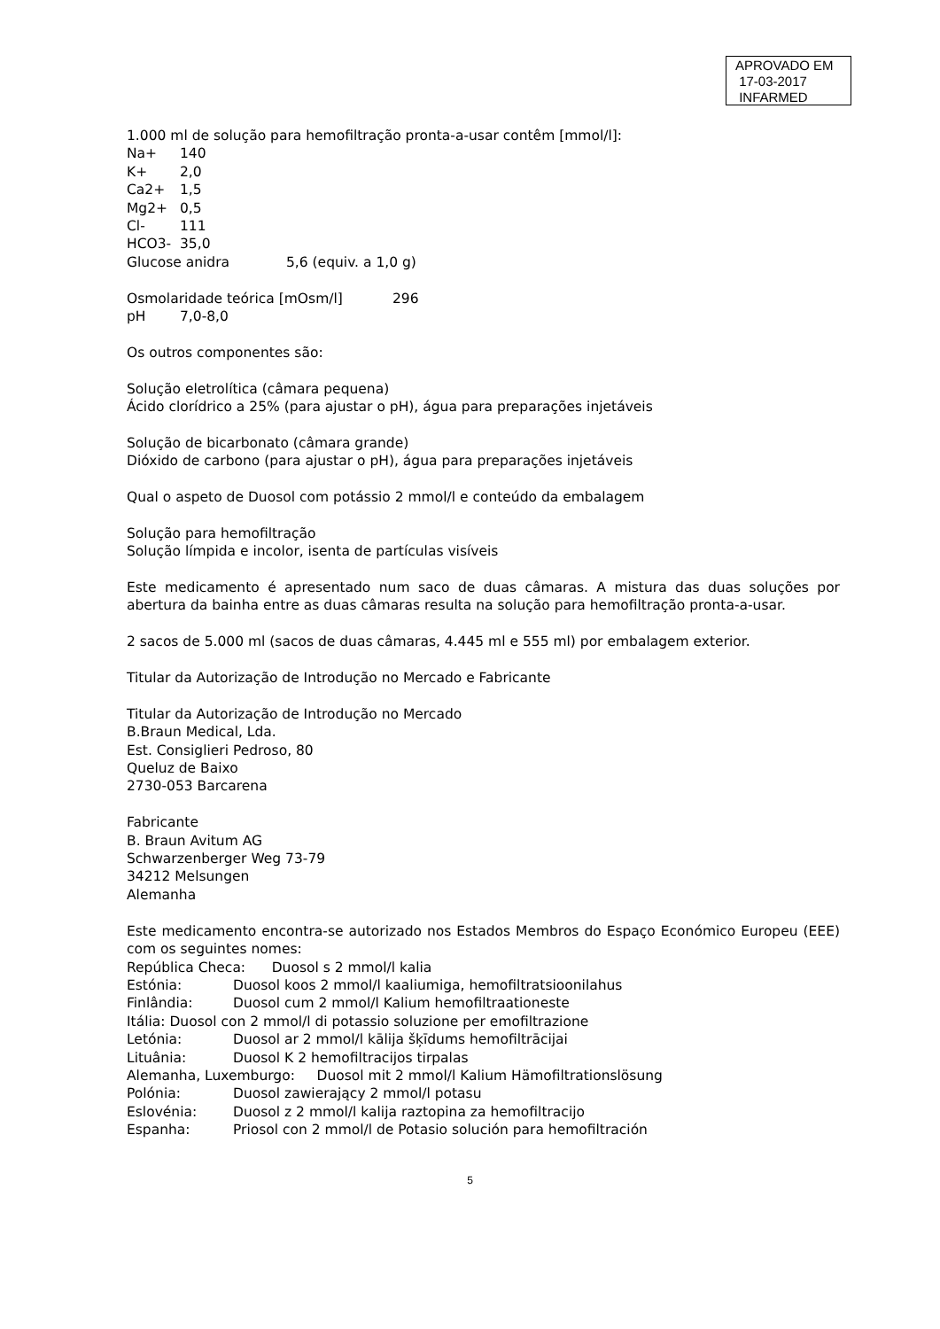APROVADO EM
17-03-2017
INFARMED
1.000 ml de solução para hemofiltração pronta-a-usar contêm [mmol/l]:
Na+ 140
K+ 2,0
Ca2+ 1,5
Mg2+ 0,5
Cl- 111
HCO3- 35,0
Glucose anidra 5,6 (equiv. a 1,0 g)
Osmolaridade teórica [mOsm/l] 296
pH 7,0-8,0
Os outros componentes são:
Solução eletrolítica (câmara pequena)
Ácido clorídrico a 25% (para ajustar o pH), água para preparações injetáveis
Solução de bicarbonato (câmara grande)
Dióxido de carbono (para ajustar o pH), água para preparações injetáveis
Qual o aspeto de Duosol com potássio 2 mmol/l e conteúdo da embalagem
Solução para hemofiltração
Solução límpida e incolor, isenta de partículas visíveis
Este medicamento é apresentado num saco de duas câmaras. A mistura das duas soluções por abertura da bainha entre as duas câmaras resulta na solução para hemofiltração pronta-a-usar.
2 sacos de 5.000 ml (sacos de duas câmaras, 4.445 ml e 555 ml) por embalagem exterior.
Titular da Autorização de Introdução no Mercado e Fabricante
Titular da Autorização de Introdução no Mercado
B.Braun Medical, Lda.
Est. Consiglieri Pedroso, 80
Queluz de Baixo
2730-053 Barcarena
Fabricante
B. Braun Avitum AG
Schwarzenberger Weg 73-79
34212 Melsungen
Alemanha
Este medicamento encontra-se autorizado nos Estados Membros do Espaço Económico Europeu (EEE) com os seguintes nomes:
República Checa: Duosol s 2 mmol/l kalia
Estónia: Duosol koos 2 mmol/l kaaliumiga, hemofiltratsioonilahus
Finlândia: Duosol cum 2 mmol/l Kalium hemofiltraationeste
Itália: Duosol con 2 mmol/l di potassio soluzione per emofiltrazione
Letónia: Duosol ar 2 mmol/l kālija šķīdums hemofiltrācijai
Lituânia: Duosol K 2 hemofiltracijos tirpalas
Alemanha, Luxemburgo: Duosol mit 2 mmol/l Kalium Hämofiltrationslösung
Polónia: Duosol zawierający 2 mmol/l potasu
Eslovénia: Duosol z 2 mmol/l kalija raztopina za hemofiltracijo
Espanha: Priosol con 2 mmol/l de Potasio solución para hemofiltración
5